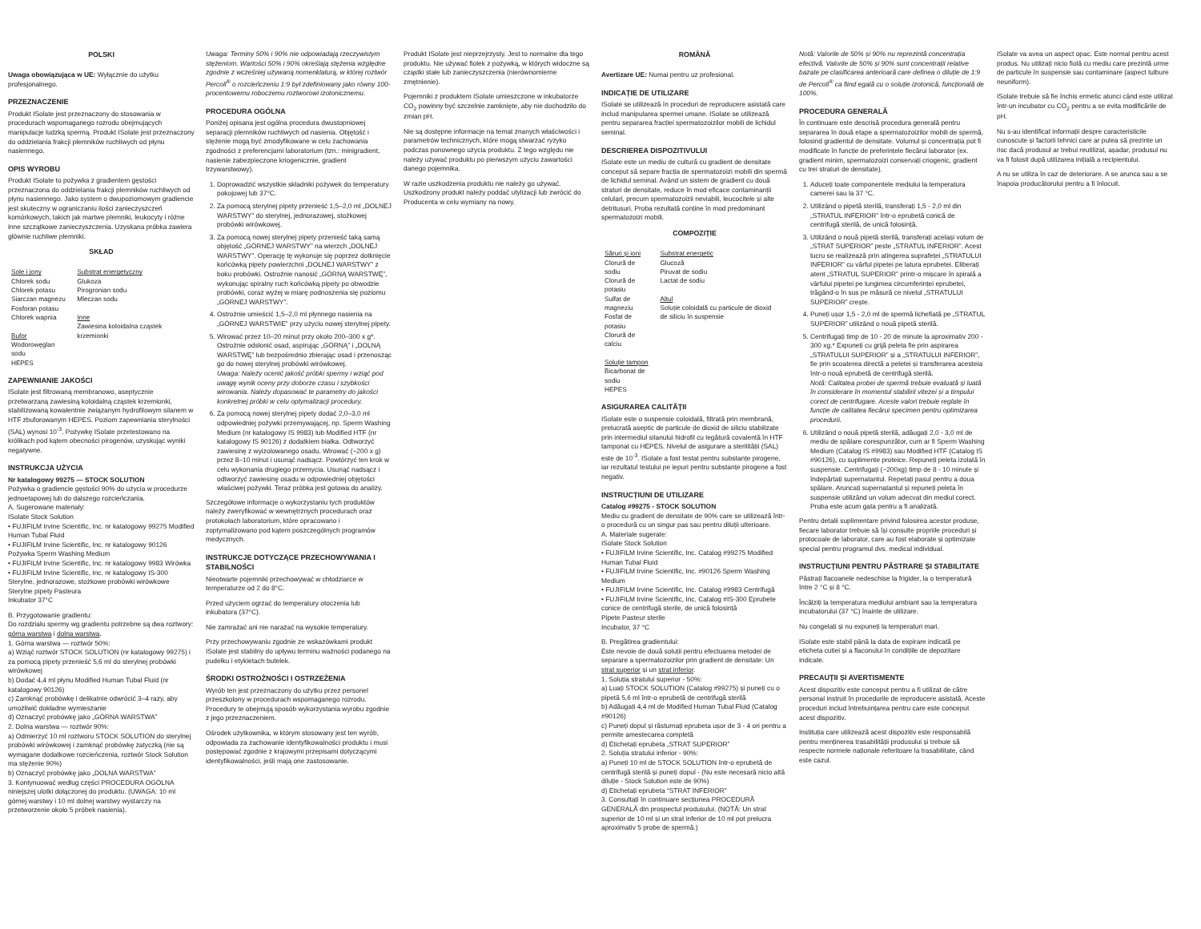POLSKI
Uwaga obowiązująca w UE: Wyłącznie do użytku profesjonalnego.
PRZEZNACZENIE
Produkt ISolate jest przeznaczony do stosowania w procedurach wspomaganego rozrodu obejmujących manipulacje ludzką spermą. Produkt ISolate jest przeznaczony do oddzielania frakcji plemników ruchliwych od płynu nasiennego.
OPIS WYROBU
Produkt ISolate to pożywka z gradientem gęstości przeznaczona do oddzielania frakcji plemników ruchliwych od płynu nasiennego. Jako system o dwupoziomowym gradiencie jest skuteczny w ograniczaniu ilości zanieczyszczeń komórkowych, takich jak martwe plemniki, leukocyty i różne inne szczątkowe zanieczyszczenia. Uzyskana próbka zawiera głównie ruchliwe plemniki.
SKŁAD
| Sole i jony Chlorek sodu Chlorek potasu Siarczan magnezu Fosforan potasu Chlorek wapnia Bufor Wodorowęglan sodu HEPES | Substrat energetyczny Glukoza Pirogronian sodu Mleczan sodu Inne Zawiesina koloidalna cząstek krzemionki |
ZAPEWNIANIE JAKOŚCI
ISolate jest filtrowaną membranowo, aseptycznie przetwarzaną zawiesiną koloidalną cząstek krzemionki, stabilizowaną kowalentnie związanym hydrofilowym silanem w HTF zbuforowanym HEPES. Poziom zapewniania sterylności (SAL) wynosi 10<sup>-3</sup>. Pożywkę ISolate przetestowano na królikach pod kątem obecności pirogenów, uzyskując wyniki negatywne.
INSTRUKCJA UŻYCIA
Nr katalogowy 99275 — STOCK SOLUTION
Pożywka o gradiencie gęstości 90% do użycia w procedurze jednoetapowej lub do dalszego rozcieńczania.
A. Sugerowane materiały:
ISolate Stock Solution
• FUJIFILM Irvine Scientific, Inc. nr katalogowy 99275 Modified Human Tubal Fluid
• FUJIFILM Irvine Scientific, Inc. nr katalogowy 90126 Pożywka Sperm Washing Medium
• FUJIFILM Irvine Scientific, Inc. nr katalogowy 9983 Wirówka
• FUJIFILM Irvine Scientific, Inc. nr katalogowy IS-300 Sterylne, jednorazowe, stożkowe probówki wirówkowe
Sterylne pipety Pasteura
Inkubator 37°C
B. Przygotowanie gradientu:
Do rozdziału spermy wg gradientu potrzebne są dwa roztwory: górna warstwa i dolna warstwa.
1. Górna warstwa — roztwór 50%:
a) Wziąć roztwór STOCK SOLUTION (nr katalogowy 99275) i za pomocą pipety przenieść 5,6 ml do sterylnej probówki wirówkowej
b) Dodać 4,4 ml płynu Modified Human Tubal Fluid (nr katalogowy 90126)
c) Zamknąć probówkę i delikatnie odwrócić 3–4 razy, aby umożliwić dokładne wymieszanie
d) Oznaczyć probówkę jako „GÓRNA WARSTWA”
2. Dolna warstwa — roztwór 90%:
a) Odmierzyć 10 ml roztworu STOCK SOLUTION do sterylnej probówki wirówkowej i zamknąć probówkę zatyczką (nie są wymagane dodatkowe rozcieńczenia, roztwór Stock Solution ma stężenie 90%)
b) Oznaczyć probówkę jako „DOLNA WARSTWA”
3. Kontynuować według części PROCEDURA OGÓLNA niniejszej ulotki dołączonej do produktu. (UWAGA: 10 ml górnej warstwy i 10 ml dolnej warstwy wystarczy na przetworzenie około 5 próbek nasienia).
Uwaga: Terminy 50% i 90% nie odpowiadają rzeczywistym stężeniom. Wartości 50% i 90% określają stężenia względne zgodnie z wcześniej używaną nomenklaturą, w której roztwór Percoll<sup>®</sup> o rozcieńczeniu 1:9 był zdefiniowany jako równy 100-procentowemu roboczemu roztworowi izotonicznemu.
PROCEDURA OGÓLNA
Poniżej opisana jest ogólna procedura dwustopniowej separacji plemników ruchliwych od nasienia. Objętość i stężenie mogą być zmodyfikowane w celu zachowania zgodności z preferencjami laboratorium (tzn.: minigradient, nasienie zabezpieczone kriogenicznie, gradient trzywarstwowy).
1. Doprowadzić wszystkie składniki pożywek do temperatury pokojowej lub 37°C.
2. Za pomocą sterylnej pipety przenieść 1,5–2,0 ml „DOLNEJ WARSTWY” do sterylnej, jednorazowej, stożkowej probówki wirówkowej.
3. Za pomocą nowej sterylnej pipety przenieść taką samą objętość „GÓRNEJ WARSTWY” na wierzch „DOLNEJ WARSTWY”. Operację tę wykonuje się poprzez dotknięcie końcówką pipety powierzchni „DOLNEJ WARSTWY” z boku probówki. Ostrożnie nanosić „GÓRNĄ WARSTWĘ”, wykonując spiralny ruch końcówką pipety po obwodzie probówki, coraz wyżej w miarę podnoszenia się poziomu „GÓRNEJ WARSTWY”.
4. Ostrożnie umieścić 1,5–2,0 ml płynnego nasienia na „GÓRNEJ WARSTWIE” przy użyciu nowej sterylnej pipety.
5. Wirować przez 10–20 minut przy około 200–300 x g*. Ostrożnie odsłonić osad, aspirując „GÓRNĄ” i „DOLNĄ WARSTWĘ” lub bezpośrednio zbierając osad i przenosząc go do nowej sterylnej probówki wirówkowej.
Uwaga: Należy ocenić jakość próbki spermy i wziąć pod uwagę wynik oceny przy doborze czasu i szybkości wirowania. Należy dopasować te parametry do jakości konkretnej próbki w celu optymalizacji procedury.
6. Za pomocą nowej sterylnej pipety dodać 2,0–3,0 ml odpowiedniej pożywki przemywającej, np. Sperm Washing Medium (nr katalogowy IS 9983) lub Modified HTF (nr katalogowy IS 90126) z dodatkiem białka. Odtworzyć zawiesinę z wyizolowanego osadu. Wirować (~200 x g) przez 8–10 minut i usunąć nadsącz. Powtórzyć ten krok w celu wykonania drugiego przemycia. Usunąć nadsącz i odtworzyć zawiesinę osadu w odpowiedniej objętości właściwej pożywki. Teraz próbka jest gotowa do analizy.
Szczegółowe informacje o wykorzystaniu tych produktów należy zweryfikować w wewnętrznych procedurach oraz protokołach laboratorium, które opracowano i zoptymalizowano pod kątem poszczególnych programów medycznych.
INSTRUKCJE DOTYCZĄCE PRZECHOWYWANIA I STABILNOŚCI
Nieotwarte pojemniki przechowywać w chłodziarce w temperaturze od 2 do 8°C.
Przed użyciem ogrzać do temperatury otoczenia lub inkubatora (37°C).
Nie zamrażać ani nie narażać na wysokie temperatury.
Przy przechowywaniu zgodnie ze wskazówkami produkt ISolate jest stabilny do upływu terminu ważności podanego na pudełku i etykietach butelek.
ŚRODKI OSTROŻNOŚCI I OSTRZEŻENIA
Wyrób ten jest przeznaczony do użytku przez personel przeszkolony w procedurach wspomaganego rozrodu. Procedury te obejmują sposób wykorzystania wyrobu zgodnie z jego przeznaczeniem.
Ośrodek użytkownika, w którym stosowany jest ten wyrób, odpowiada za zachowanie identyfikowalności produktu i musi postępować zgodnie z krajowymi przepisami dotyczącymi identyfikowalności, jeśli mają one zastosowanie.
Produkt ISolate jest nieprzejrzysty. Jest to normalne dla tego produktu. Nie używać fiolek z pożywką, w których widoczne są cząstki stałe lub zanieczyszczenia (nierównomierne zmętnienie).
Pojemniki z produktem ISolate umieszczone w inkubatorze CO<sub>2</sub> powinny być szczelnie zamknięte, aby nie dochodziło do zmian pH.
Nie są dostępne informacje na temat znanych właściwości i parametrów technicznych, które mogą stwarzać ryzyko podczas ponownego użycia produktu. Z tego względu nie należy używać produktu po pierwszym użyciu zawartości danego pojemnika.
W razie uszkodzenia produktu nie należy go używać. Uszkodzony produkt należy poddać utylizacji lub zwrócić do Producenta w celu wymiany na nowy.
ROMÂNĂ
Avertizare UE: Numai pentru uz profesional.
INDICAȚIE DE UTILIZARE
ISolate se utilizează în proceduri de reproducere asistată care includ manipularea spermei umane. ISolate se utilizează pentru separarea fracției spermatozoizilor mobili de lichidul seminal.
DESCRIEREA DISPOZITIVULUI
ISolate este un mediu de cultură cu gradient de densitate conceput să separe fracția de spermatozoizi mobili din spermă de lichidul seminal. Având un sistem de gradient cu două straturi de densitate, reduce în mod eficace contaminanții celulari, precum spermatozoizii neviabili, leucocitele și alte detritusuri. Proba rezultată conține în mod predominant spermatozoizi mobili.
COMPOZIȚIE
| Săruri și ioni Clorură de sodiu Clorură de potasiu Sulfat de magneziu Fosfat de potasiu Clorură de calciu Soluție tampon Bicarbonat de sodiu HEPES | Substrat energetic Glucoză Piruvat de sodiu Lactat de sodiu Altul Soluție coloidală cu particule de dioxid de siliciu în suspensie |
ASIGURAREA CALITĂȚII
ISolate este o suspensie coloidală, filtrată prin membrană, prelucrată aseptic de particule de dioxid de siliciu stabilizate prin intermediul silanului hidrofil cu legătură covalentă în HTF tamponat cu HEPES. Nivelul de asigurare a sterilității (SAL) este de 10<sup>-3</sup>. ISolate a fost testat pentru substanțe pirogene, iar rezultatul testului pe iepuri pentru substanțe pirogene a fost negativ.
INSTRUCȚIUNI DE UTILIZARE
Catalog #99275 - STOCK SOLUTION
Mediu cu gradient de densitate de 90% care se utilizează într-o procedură cu un singur pas sau pentru diluții ulterioare.
A. Materiale sugerate:
ISolate Stock Solution
• FUJIFILM Irvine Scientific, Inc. Catalog #99275 Modified Human Tubal Fluid
• FUJIFILM Irvine Scientific, Inc. #90126 Sperm Washing Medium
• FUJIFILM Irvine Scientific, Inc. Catalog #9983 Centrifugă
• FUJIFILM Irvine Scientific, Inc. Catalog #IS-300 Eprubete conice de centrifugă sterile, de unică folosință
Pipete Pasteur sterile
Incubator, 37 °C
B. Pregătirea gradientului:
Este nevoie de două soluții pentru efectuarea metodei de separare a spermatozoizilor prin gradient de densitate: Un strat superior și un strat inferior.
1. Soluția stratului superior - 50%:
a) Luați STOCK SOLUTION (Catalog #99275) și puneți cu o pipetă 5,6 ml într-o eprubetă de centrifugă sterilă
b) Adăugați 4,4 ml de Modified Human Tubal Fluid (Catalog #90126)
c) Puneți dopul și răsturnați eprubeta ușor de 3 - 4 ori pentru a permite amestecarea completă
d) Etichetați eprubeta „STRAT SUPERIOR”
2. Soluția stratului inferior - 90%:
a) Puneți 10 ml de STOCK SOLUTION într-o eprubetă de centrifugă sterilă și puneți dopul - (Nu este necesară nicio altă diluție - Stock Solution este de 90%)
d) Etichetați eprubeta “STRAT INFERIOR”
3. Consultați în continuare secțiunea PROCEDURĂ GENERALĂ din prospectul produsului. (NOTĂ: Un strat superior de 10 ml și un strat inferior de 10 ml pot prelucra aproximativ 5 probe de spermă.)
Notă: Valorile de 50% și 90% nu reprezintă concentrația efectivă. Valorile de 50% și 90% sunt concentrații relative bazate pe clasificarea anterioară care definea o diluție de 1:9 de Percoll<sup>®</sup> ca fiind egală cu o soluție izotonică, funcțională de 100%.
PROCEDURA GENERALĂ
În continuare este descrisă procedura generală pentru separarea în două etape a spermatozoizilor mobili de spermă, folosind gradientul de densitate. Volumul și concentrația pot fi modificate în funcție de preferințele fiecărui laborator (ex. gradient minim, spermatozoizi conservați criogenic, gradient cu trei straturi de densitate).
1. Aduceți toate componentele mediului la temperatura camerei sau la 37 °C.
2. Utilizând o pipetă sterilă, transferați 1,5 - 2,0 ml din „STRATUL INFERIOR” într-o eprubetă conică de centrifugă sterilă, de unică folosință.
3. Utilizând o nouă pipetă sterilă, transferați același volum de „STRAT SUPERIOR” peste „STRATUL INFERIOR”. Acest lucru se realizează prin atingerea suprafeței „STRATULUI INFERIOR” cu vârful pipetei pe latura eprubetei. Eliberați atent „STRATUL SUPERIOR” printr-o mișcare în spirală a vârfului pipetei pe lungimea circumferinței eprubetei, trăgând-o în sus pe măsură ce nivelul „STRATULUI SUPERIOR” crește.
4. Puneți ușor 1,5 - 2,0 ml de spermă lichefiată pe „STRATUL SUPERIOR” utilizând o nouă pipetă sterilă.
5. Centrifugați timp de 10 - 20 de minute la aproximativ 200 - 300 xg.* Expuneți cu grijă peleta fie prin aspirarea „STRATULUI SUPERIOR” și a „STRATULUI INFERIOR”, fie prin scoaterea directă a peletei și transferarea acesteia într-o nouă eprubetă de centrifugă sterilă.
Notă: Calitatea probei de spermă trebuie evaluată și luată în considerare în momentul stabilirii vitezei și a timpului corect de centrifugare. Aceste valori trebuie reglate în funcție de calitatea fiecărui specimen pentru optimizarea procedurii.
6. Utilizând o nouă pipetă sterilă, adăugați 2,0 - 3,0 ml de mediu de spălare corespunzător, cum ar fi Sperm Washing Medium (Catalog IS #9983) sau Modified HTF (Catalog IS #90126), cu suplimente proteice. Repuneți peleta izolată în suspensie. Centrifugați (~200xg) timp de 8 - 10 minute și îndepărtați supernatantul. Repetați pasul pentru a doua spălare. Aruncați supernatantul și repuneți peleta în suspensie utilizând un volum adecvat din mediul corect. Proba este acum gata pentru a fi analizată.
Pentru detalii suplimentare privind folosirea acestor produse, fiecare laborator trebuie să își consulte propriile proceduri și protocoale de laborator, care au fost elaborate și optimizate special pentru programul dvs. medical individual.
INSTRUCȚIUNI PENTRU PĂSTRARE ȘI STABILITATE
Păstrați flacoanele nedeschise la frigider, la o temperatură între 2 °C și 8 °C.
Încălziți la temperatura mediului ambiant sau la temperatura incubatorului (37 °C) înainte de utilizare.
Nu congelați și nu expuneți la temperaturi mari.
ISolate este stabil până la data de expirare indicată pe eticheta cutiei și a flaconului în condițiile de depozitare indicate.
PRECAUȚII ȘI AVERTISMENTE
Acest dispozitiv este conceput pentru a fi utilizat de către personal instruit în procedurile de reproducere asistată. Aceste proceduri includ întrebuințarea pentru care este conceput acest dispozitiv.
Instituția care utilizează acest dispozitiv este responsabilă pentru menținerea trasabilității produsului și trebuie să respecte normele naționale referitoare la trasabilitate, când este cazul.
ISolate va avea un aspect opac. Este normal pentru acest produs. Nu utilizați nicio fiolă cu mediu care prezintă urme de particule în suspensie sau contaminare (aspect tulbure neuniform).
ISolate trebuie să fie închis ermetic atunci când este utilizat într-un incubator cu CO<sub>2</sub> pentru a se evita modificările de pH.
Nu s-au identificat informații despre caracteristicile cunoscute și factorii tehnici care ar putea să prezinte un risc dacă produsul ar trebui reutilizat, așadar, produsul nu va fi folosit după utilizarea inițială a recipientului.
A nu se utiliza în caz de deteriorare. A se arunca sau a se înapoia producătorului pentru a fi înlocuit.